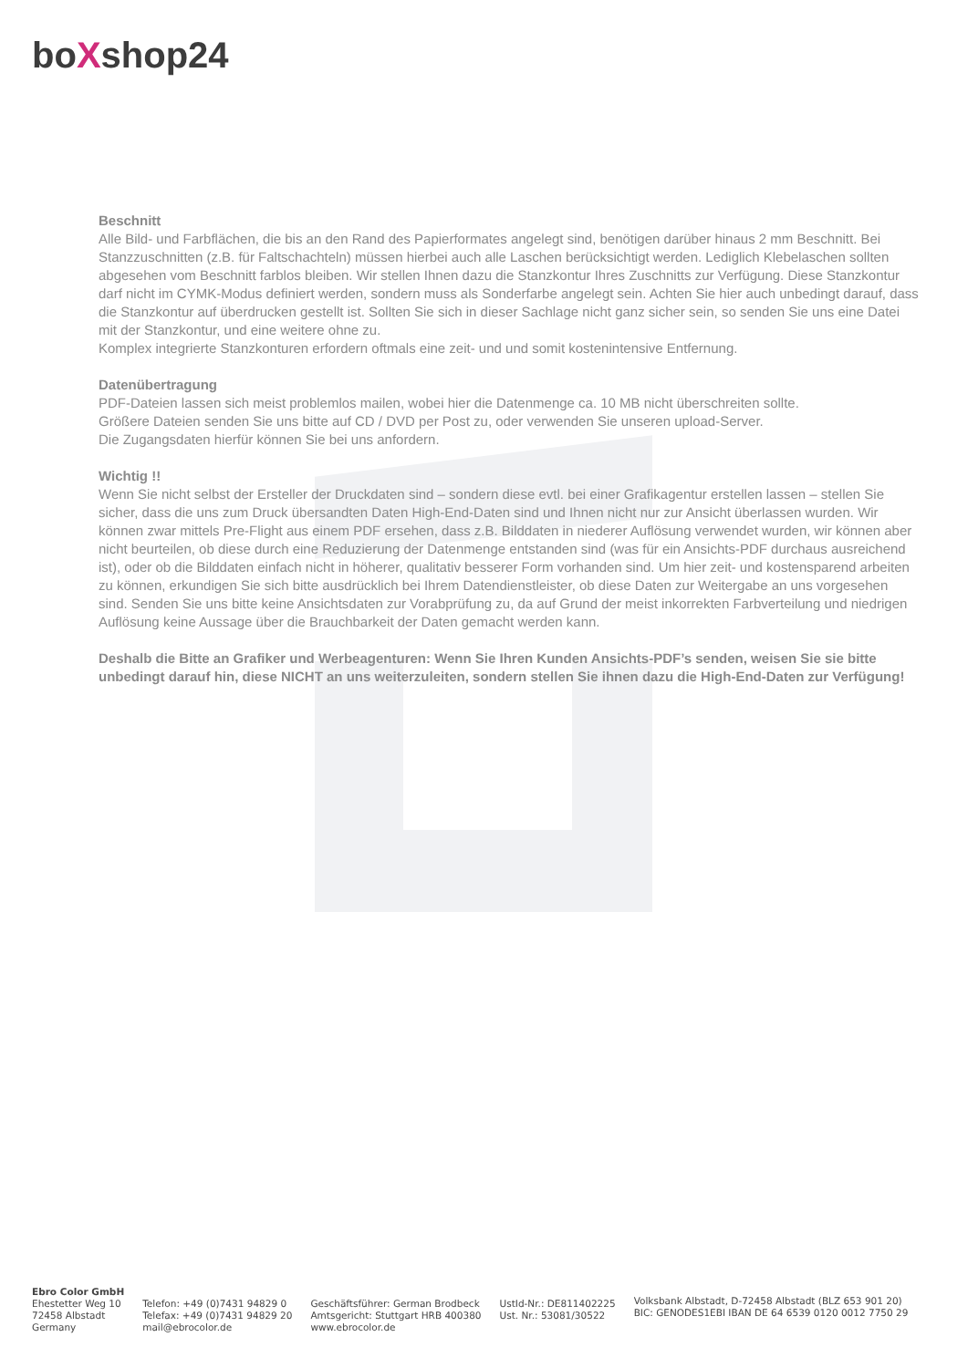boXshop24
Beschnitt
Alle Bild- und Farbflächen, die bis an den Rand des Papierformates angelegt sind, benötigen darüber hinaus 2 mm Beschnitt. Bei Stanzzuschnitten (z.B. für Faltschachteln) müssen hierbei auch alle Laschen berücksichtigt werden. Lediglich Klebelaschen sollten abgesehen vom Beschnitt farblos bleiben. Wir stellen Ihnen dazu die Stanzkontur Ihres Zuschnitts zur Verfügung. Diese Stanzkontur darf nicht im CYMK-Modus definiert werden, sondern muss als Sonderfarbe angelegt sein. Achten Sie hier auch unbedingt darauf, dass die Stanzkontur auf überdrucken gestellt ist. Sollten Sie sich in dieser Sachlage nicht ganz sicher sein, so senden Sie uns eine Datei mit der Stanzkontur, und eine weitere ohne zu.
Komplex integrierte Stanzkonturen erfordern oftmals eine zeit- und und somit kostenintensive Entfernung.
Datenübertragung
PDF-Dateien lassen sich meist problemlos mailen, wobei hier die Datenmenge ca. 10 MB nicht überschreiten sollte.
Größere Dateien senden Sie uns bitte auf CD / DVD per Post zu, oder verwenden Sie unseren upload-Server.
Die Zugangsdaten hierfür können Sie bei uns anfordern.
Wichtig !!
Wenn Sie nicht selbst der Ersteller der Druckdaten sind – sondern diese evtl. bei einer Grafikagentur erstellen lassen – stellen Sie sicher, dass die uns zum Druck übersandten Daten High-End-Daten sind und Ihnen nicht nur zur Ansicht überlassen wurden. Wir können zwar mittels Pre-Flight aus einem PDF ersehen, dass z.B. Bilddaten in niederer Auflösung verwendet wurden, wir können aber nicht beurteilen, ob diese durch eine Reduzierung der Datenmenge entstanden sind (was für ein Ansichts-PDF durchaus ausreichend ist), oder ob die Bilddaten einfach nicht in höherer, qualitativ besserer Form vorhanden sind. Um hier zeit- und kostensparend arbeiten zu können, erkundigen Sie sich bitte ausdrücklich bei Ihrem Datendienstleister, ob diese Daten zur Weitergabe an uns vorgesehen sind. Senden Sie uns bitte keine Ansichtsdaten zur Vorabprüfung zu, da auf Grund der meist inkorrekten Farbverteilung und niedrigen Auflösung keine Aussage über die Brauchbarkeit der Daten gemacht werden kann.
Deshalb die Bitte an Grafiker und Werbeagenturen: Wenn Sie Ihren Kunden Ansichts-PDF’s senden, weisen Sie sie bitte unbedingt darauf hin, diese NICHT an uns weiterzuleiten, sondern stellen Sie ihnen dazu die High-End-Daten zur Verfügung!
Ebro Color GmbH
Ehestetter Weg 10
72458 Albstadt
Germany
Telefon: +49 (0)7431 94829 0
Telefax: +49 (0)7431 94829 20
mail@ebrocolor.de
Geschäftsführer: German Brodbeck
Amtsgericht: Stuttgart HRB 400380
www.ebrocolor.de
UstId-Nr.: DE811402225
Ust. Nr.: 53081/30522
Volksbank Albstadt, D-72458 Albstadt (BLZ 653 901 20)
BIC: GENODES1EBI IBAN DE 64 6539 0120 0012 7750 29